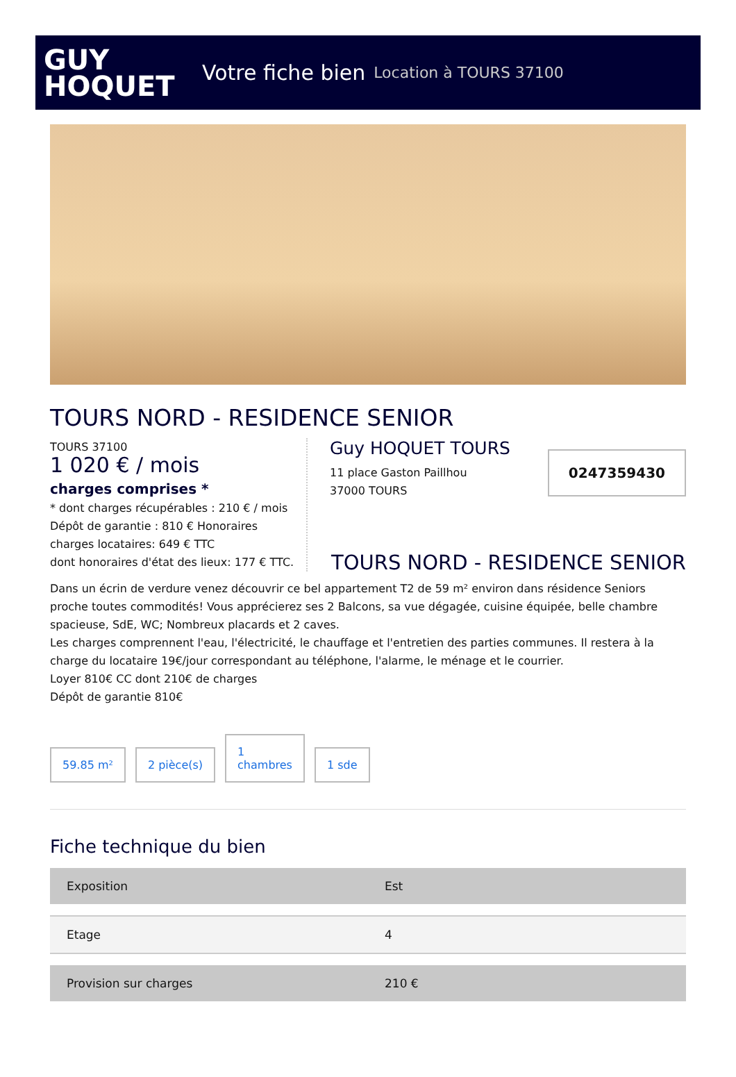GUY
HOQUET
Votre fiche bien Location à TOURS 37100
TOURS NORD - RESIDENCE SENIOR
TOURS 37100
1 020 € / mois
charges comprises *
* dont charges récupérables : 210 € / mois
Dépôt de garantie : 810 € Honoraires charges locataires: 649 € TTC
dont honoraires d'état des lieux: 177 € TTC.
Guy HOQUET TOURS
11 place Gaston Paillhou
37000 TOURS
0247359430
TOURS NORD - RESIDENCE SENIOR
Dans un écrin de verdure venez découvrir ce bel appartement T2 de 59 m² environ dans résidence Seniors proche toutes commodités! Vous apprécierez ses 2 Balcons, sa vue dégagée, cuisine équipée, belle chambre spacieuse, SdE, WC; Nombreux placards et 2 caves.
Les charges comprennent l'eau, l'électricité, le chauffage et l'entretien des parties communes. Il restera à la charge du locataire 19€/jour correspondant au téléphone, l'alarme, le ménage et le courrier.
Loyer 810€ CC dont 210€ de charges
Dépôt de garantie 810€
59.85 m²
2 pièce(s)
1
chambres
1 sde
Fiche technique du bien
| Exposition | Est |
| Etage | 4 |
| Provision sur charges | 210 € |